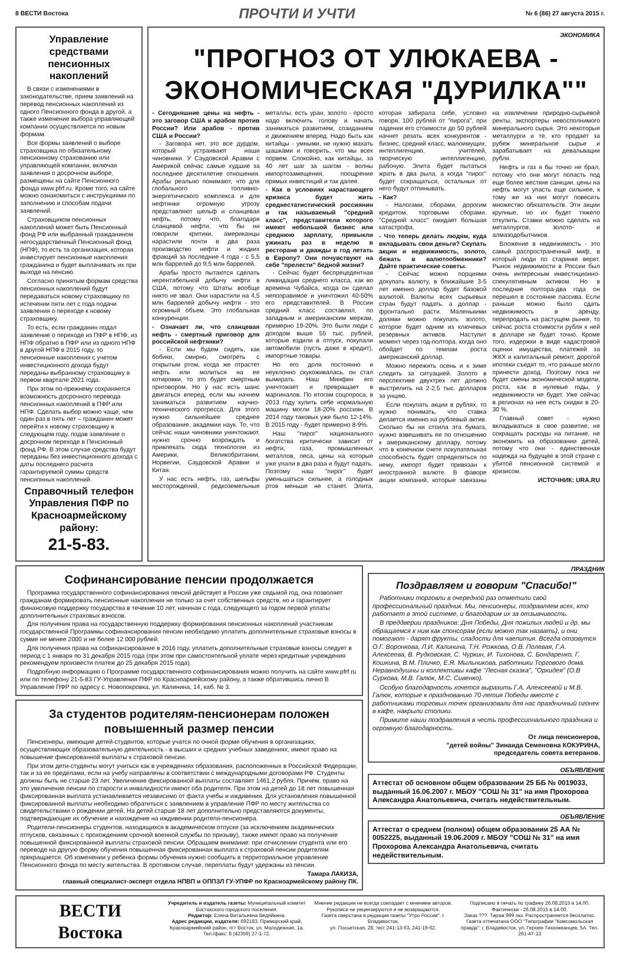8 ВЕСТИ Востока ПРОЧТИ И УЧТИ № 6 (86) 27 августа 2015 г.
Управление средствами пенсионных накоплений
В связи с изменениями в законодательстве, прием заявлений на перевод пенсионных накоплений из одного Пенсионного фонда в другой, а также изменение выбора управляющей компании осуществляется по новым формам.
Все формы заявлений о выборе страховщика по обязательному пенсионному страхованию или управляющей компании, включая заявления о досрочном выборе, размещены на сайте Пенсионного фонда www.pfrf.ru. Кроме того, на сайте можно ознакомиться с инструкциями по заполнению и способам подачи заявлений.
Страховщиком пенсионных накоплений может быть Пенсионный фонд РФ или выбранный гражданином негосударственный Пенсионный фонд (НПФ), то есть та организация, которая инвестирует пенсионные накопления гражданина и будет выплачивать их при выходе на пенсию.
Согласно принятым формам средства пенсионных накоплений будут передаваться новому страховщику по истечении пяти лет с года подачи заявления о переходе к новому страховщику.
То есть, если гражданин подал заявление о переходе из ПФР в НПФ, из НПФ обратно в ПФР или из одного НПФ в другой НПФ в 2015 году, то пенсионные накопления с учетом инвестиционного дохода будут переданы выбранному страховщику в первом квартале 2021 года.
При этом по-прежнему сохраняется возможность досрочного перевода пенсионных накоплений в ПФР или НПФ. Сделать выбор можно чаще, чем один раз в пять лет – гражданин может перейти к новому страховщику в следующем году, подав заявление о досрочном переходе в Пенсионный фонд РФ. В этом случае средства будут переданы без инвестиционного дохода с даты последнего расчета гарантируемой суммы средств пенсионных накоплений.
Справочный телефон Управления ПФР по Красноармейскому району:
21-5-83.
ЭКОНОМИКА
"ПРОГНОЗ ОТ УЛЮКАЕВА - ЭКОНОМИЧЕСКАЯ "ДУРИЛКА""
- Сегодняшние цены на нефть - это заговор США и арабов против России? Или арабов - против США и России?
- Заговора нет, это все дурдом, который устраивают наши чиновники. У Саудовской Аравии с Америкой сейчас самые худшие за последнее десятилетие отношения. Арабы реально понимают, что для глобального топливно-энергетического комплекса и для нефтянки огромную угрозу представляют шельф и сланцевая нефть, потому что, благодаря сланцевой нефти, что бы ни говорили критики, американцы нарастили почти в два раза производство нефти и жидких фракций за последние 4 года - с 5,5 млн баррелей до 9,5 млн баррелей.
Арабы просто пытаются сделать нерентабельной добычу нефти в США, потому что Штаты вообще никто не звал. Они нарастили на 4,5 млн баррелей добычу нефти - это огромный объем. Это глобальная конкуренция.
- Означает ли, что сланцевая нефть - смертный приговор для российской нефтянки?
- Если мы будем сидеть, как бобики, смирно, смотреть с открытым ртом, когда же отрастет нефть или молиться на ее котировки, то это будет смертным приговором. Но у нас есть шанс двигаться вперед, если мы начнем заниматься развитием научно-технического прогресса. Для этого нужно сильнейшее среднее образование, академии наук. То, что сейчас наши чиновники уничтожают, нужно срочно возрождать и привлекать сюда технологии из Америки, Великобритании, Норвегии, Саудовской Аравии и Китая.
У нас есть нефть, газ, шельфы месторождений, редкоземельные металлы, есть уран, золото - просто надо включить голову и начать заниматься развитием, созиданием и движением вперед. Надо быть как китайцы - умными, не нужно махать шашками и говорить, что мы всех порвем. Спокойно, как китайцы, за 40 лет шаг за шагом - волны импортозамещения, поощрение прямых инвестиций и так далее.
- Как в условиях нарастающего кризиса будет жить среднестатистический россиянин и так называемый "средний класс", представители которого имеют небольшой бизнес или среднюю зарплату, привыкли ужинать раз в неделю в ресторане и дважды в год летать в Европу? Они почувствуют на себе "прелести" бедной жизни?
- Сейчас будет беспрецедентная ликвидация среднего класса, как во времена Чубайса, когда он сделал непоправимое и уничтожил 40-50% его представителей. В России средний класс составлял, по западным и американским меркам, примерно 19-20%. Это были люди с доходом выше 55 тыс. рублей, которые ездили в отпуск, покупали автомобили (пусть даже в кредит), импортные товары.
Но его доля постоянно и неуклонно скукоживалась, он стал вымирать. Наш Минфин его уничтожает и превращает в маргиналов. По итогам соцопроса, в 2013 году купить себе нормальную машину могли 18-20% россиян. В 2014 году таковых уже было 12-14%. В 2015 году - будет примерно 8-9%.
Наш "пирог" национального богатства критически зависит от нефти, газа, промышленных металлов, леса, цены на которые уже упали в два раза и будут падать. Поэтому наш "пирог" будет уменьшаться сильнее, а голодных ртов меньше не станет. Элита, которая забирала себе, условно говоря, 100 рублей от "пирога", при падении его стоимости до 50 рублей начнет резать всех конкурентов - бизнес, средний класс, малоимущих, интеллигенцию, учителей, творческую интеллигенцию, рабочую. Элита будет пытаться жрать в два рыла, а когда "пирог" будет сокращаться, остальных от него будут отпинывать.
- Как?
- Налогами, сборами, дорогим кредитом, торговыми сборами. "Средний класс" ожидает большая катастрофа.
- Что теперь делать людям, куда вкладывать свои деньги? Скупать акции и недвижимость, золото, бежать в валютообменники? Дайте практические советы.
- Сейчас можно порциями докупать валюту, в ближайшие 3-5 лет именно доллар будет базовой валютой. Валюты всех сырьевых стран будут падать, а доллар - фронтально расти. Маленькими долями можно покупать золото, которое будет одним из ключевых резервных активов. Наступит момент через год-полтора, когда оно обойдет по темпам роста американский доллар.
Можно пережить осень и к зиме следить за ситуацией. Золото в перспективе двухтрех лет должно выстрелить на 2-2,5 тыс. долларов за унцию.
Если покупать акции в рублях, то нужно понимать, что ставка делается именно на рублевый актив. Сколько бы ни стоила эта бумага, нужно взвешивать ее по отношению к американскому доллару, потому что в конечном счете покупательная способность будет определяться по нему, импорт будет привязан к иностранной валюте. В фаворе акции компаний, которые завязаны на извлечении природно-сырьевой ренты, экспортеры невосполнимого минерального сырья. Это некоторые металлурги и те, кто продает за рубеж минеральное сырье и зарабатывает на девальвации рубля.
Нефть и газ я бы точно не брал, потому что они могут попасть под еще более жесткие санкции, цены на нефть могут упасть еще сильнее, к тому же на них могут повесить множество обязательств. Эти акции крупные, но их будет тяжело откупить. Ставки можно сделать на металлургов, золото- и алмазодобытчиков.
Вложение в недвижимость - это самый распространенный миф, в который люди по старинке верят. Рынок недвижимости в России был очень интересным инвестиционно-спекулятивным активом. Но в последние полтора-два года он перешел в состояние пассива. Если раньше можно было сдать недвижимость в аренду, перепродать на растущем рынке, то сейчас роста стоимости рубля к ней в долларе не будет точно. Кроме того, издержки в виде кадастровой оценки имущества, платежей за ЖКХ и капитальный ремонт, дорогой ипотеки съедят то, что раньше могло принести доход. Поэтому пока не будет смены экономической модели, роста, как в нулевые годы, у недвижимости не будет. Уже сейчас в регионах на нее есть скидки в 20-30 %.
Главный совет - нужно вкладываться в свое развитие, не сокращать расходы на питание, не экономить на образовании детей, потому что они - единственная надежда на будущее в этой стране с убитой пенсионной системой и кризисом.
ИСТОЧНИК: URA.RU
Софинансирование пенсии продолжается
Программа государственного софинансирования пенсий действует в России уже седьмой год, она позволяет гражданам формировать пенсионные накопления не только за счет собственных средств, но и гарантирует финансовую поддержку государства в течение 10 лет, начиная с года, следующего за годом первой уплаты дополнительных страховых взносов.
Для получения права на государственную поддержку формирования пенсионных накоплений участникам государственной Программы софинансирования пенсии необходимо уплатить дополнительные страховые взносы в сумме не менее 2000 и не более 12 000 рублей.
Для получения права на софинансирование в 2016 году, уплатить дополнительные страховые взносы следует в период с 1 января по 31 декабря 2015 года (при этом при самостоятельной уплате через кредитные учреждения рекомендуем произвести платеж до 25 декабря 2015 года).
Подробную информацию о Программе государственного софинансирования можно получить на сайте www.pfrf.ru или по телефону 21-5-83 ГУ-Управления ПФР по Красноармейскому району, а также обратившись лично В Управление ПФР по адресу с. Новопокровка, ул. Калинина, 14, каб. № 3.
За студентов родителям-пенсионерам положен повышенный размер пенсии
Пенсионеры, имеющие детей-студентов, которые учатся по очной форме обучения в организациях, осуществляющих образовательную деятельность - в высших и средних учебных заведениях, имеют право на повышение фиксированной выплаты к страховой пенсии.
При этом дети-студенты могут учиться как в учреждениях образования, расположенных в Российской Федерации, так и за ее пределами, если на учебу направлены в соответствии с международными договорами РФ. Студенты должны быть не старше 23 лет. Увеличение фиксированной выплаты составляет 1461,2 рубля. Причем, право на это увеличение пенсии по старости и инвалидности имеют оба родителя. При этом на детей до 18 лет повышенная фиксированная выплата устанавливается независимо от факта учебы и иждивения. Для установления повышенной фиксированной выплаты необходимо обратиться с заявлением в управление ПФР по месту жительства со свидетельствами о рождении детей. На детей старше 18 лет дополнительно представляются документы, подтверждающие их обучение и нахождение на иждивении родителя-пенсионера.
Родители-пенсионеры студентов, находящихся в академическом отпуске (за исключением академических отпусков, связанных с прохождением срочной военной службы по призыву), также имеют право на получение повышенной фиксированной выплаты страховой пенсии. Обращаем внимание: при отчислении студента или его переводе на другую форму обучения повышенная фиксированная выплата к страховой пенсии родителям прекращается. Об изменении у ребенка формы обучения нужно сообщить в территориальное управление Пенсионного фонда по месту жительства. В противном случае, переплаты будут удержаны из пенсии.
Тамара ЛАКИЗА,
главный специалист-эксперт отдела НПВП и ОППЗЛ ГУ-УПФР по Красноармейскому району ПК.
ПРАЗДНИК
Поздравляем и говорим "Спасибо!"
Работники торговли в очередной раз отметили свой профессиональный праздник. Мы, пенсионеры, поздравляем всех, кто работает в этой системе, и благодарим их за отзывчивость.
В преддверии праздников: Дня Победы, Дня пожилых людей и др. мы обращаемся к ним как спонсорам (если можно так назвать), и они помогают - дарят фрукты, сладости для чаепития. Всегда отзовутся О.Г. Воронкова, Л.И. Калинина, Т.Н. Рожкова, О.В. Полевая, Г.А. Алексеева, В. Рудковская, С. Чуркин, И. Тихонова, С. Бондаренко, Г. Кошкина, В.М. Пличко, Е.Я. Мыльникова, работники Торгового дома. Неравнодушны и коллективы кафе "Лесная сказка", "Орхидея" (О.В Суркова, М.В. Галюк, М.С. Сивенко).
Особую благодарность хочется выразить Г.А. Алексеевой и М.В. Галюк, которые к празднованию 70-летия Победы вместе с работниками торговых точек организовали для нас праздничный огонек в кафе, накрыли столики.
Примите наши поздравления в честь профессионального праздника и огромную благодарность.
От лица пенсионеров,
"детей войны" Зинаида Семеновна КОКУРИНА,
председатель совета ветеранов.
ОБЪЯВЛЕНИЕ
Аттестат об основном общем образовании 25 ББ № 0019033, выданный 16.06.2007 г. МБОУ "СОШ № 31" на имя Прохорова Александра Анатольевича, считать недействительным.
ОБЪЯВЛЕНИЕ
Аттестат о среднем (полном) общем образовании 25 АА № 0052225, выданный 19.06.2009 г. МБОУ "СОШ № 31" на имя Прохорова Александра Анатольевича, считать недействительным.
ВЕСТИ
Востока
Учредитель и издатель газеты: Муниципальный комитет Востокского городского поселения.
Редактор: Елена Витальевна Ведяйкина.
Адрес редакции, издателя: 692183, Приморский край, Красноармейский район, пгт Восток, ул. Молодежная, 1а. Тел./факс: 8 (42359) 27-1-72.
Мнение редакции не всегда совпадает с мнением авторов.
Рукописи не рецензируются и не возвращаются.
Газета сверстана в редакции газеты "Утро России": г. Владивосток,
ул. Посьетская, 28, тел: 241-13-63, 241-19-62.
Подписано в печать по графику 26.08.2015 в 14.00.
Фактически - 26.08.2015 в 14.00.
Заказ ???. Тираж 999 экз. Распространяется бесплатно.
Газета отпечатана ООО "Типографии "Комсомольская правда": г. Владивосток, ул. Героев-Тихоокеанцев, 5А. Тел. 261-47-13